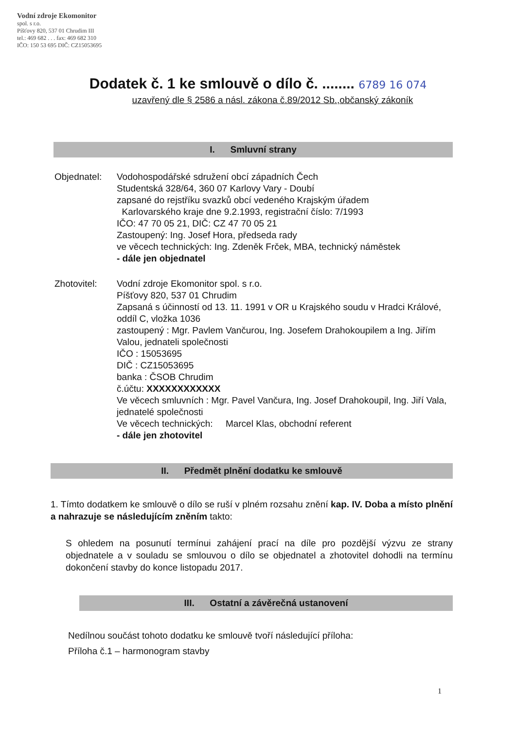Vodní zdroje Ekomonitor
spol. s r.o.
Píšťovy 820, 537 01 Chrudim III
tel.: 469 682 . . . fax: 469 682 310
IČO: 150 53 695 DIČ: CZ15053695
Dodatek č. 1 ke smlouvě o dílo č. ........ 6789 16 074
uzavřený dle § 2586 a násl. zákona č.89/2012 Sb.,občanský zákoník
I. Smluvní strany
Objednatel: Vodohospodářské sdružení obcí západních Čech
Studentská 328/64, 360 07 Karlovy Vary - Doubí
zapsané do rejstříku svazků obcí vedeného Krajským úřadem
Karlovarského kraje dne 9.2.1993, registrační číslo: 7/1993
IČO: 47 70 05 21, DIČ: CZ 47 70 05 21
Zastoupený: Ing. Josef Hora, předseda rady
ve věcech technických: Ing. Zdeněk Frček, MBA, technický náměstek
- dále jen objednatel
Zhotovitel: Vodní zdroje Ekomonitor spol. s r.o.
Píšťovy 820, 537 01 Chrudim
Zapsaná s účinností od 13. 11. 1991 v OR u Krajského soudu v Hradci Králové, oddíl C, vložka 1036
zastoupený : Mgr. Pavlem Vančurou, Ing. Josefem Drahokoupilem a Ing. Jiřím Valou, jednateli společnosti
IČO : 15053695
DIČ : CZ15053695
banka : ČSOB Chrudim
č.účtu: XXXXXXXXXXXX
Ve věcech smluvních : Mgr. Pavel Vančura, Ing. Josef Drahokoupil, Ing. Jiří Vala, jednatelé společnosti
Ve věcech technických: Marcel Klas, obchodní referent
- dále jen zhotovitel
II. Předmět plnění dodatku ke smlouvě
1. Tímto dodatkem ke smlouvě o dílo se ruší v plném rozsahu znění kap. IV. Doba a místo plnění a nahrazuje se následujícím zněním takto:
S ohledem na posunutí termínui zahájení prací na díle pro pozdější výzvu ze strany objednatele a v souladu se smlouvou o dílo se objednatel a zhotovitel dohodli na termínu dokončení stavby do konce listopadu 2017.
III. Ostatní a závěrečná ustanovení
Nedílnou součást tohoto dodatku ke smlouvě tvoří následující příloha:
Příloha č.1 – harmonogram stavby
1